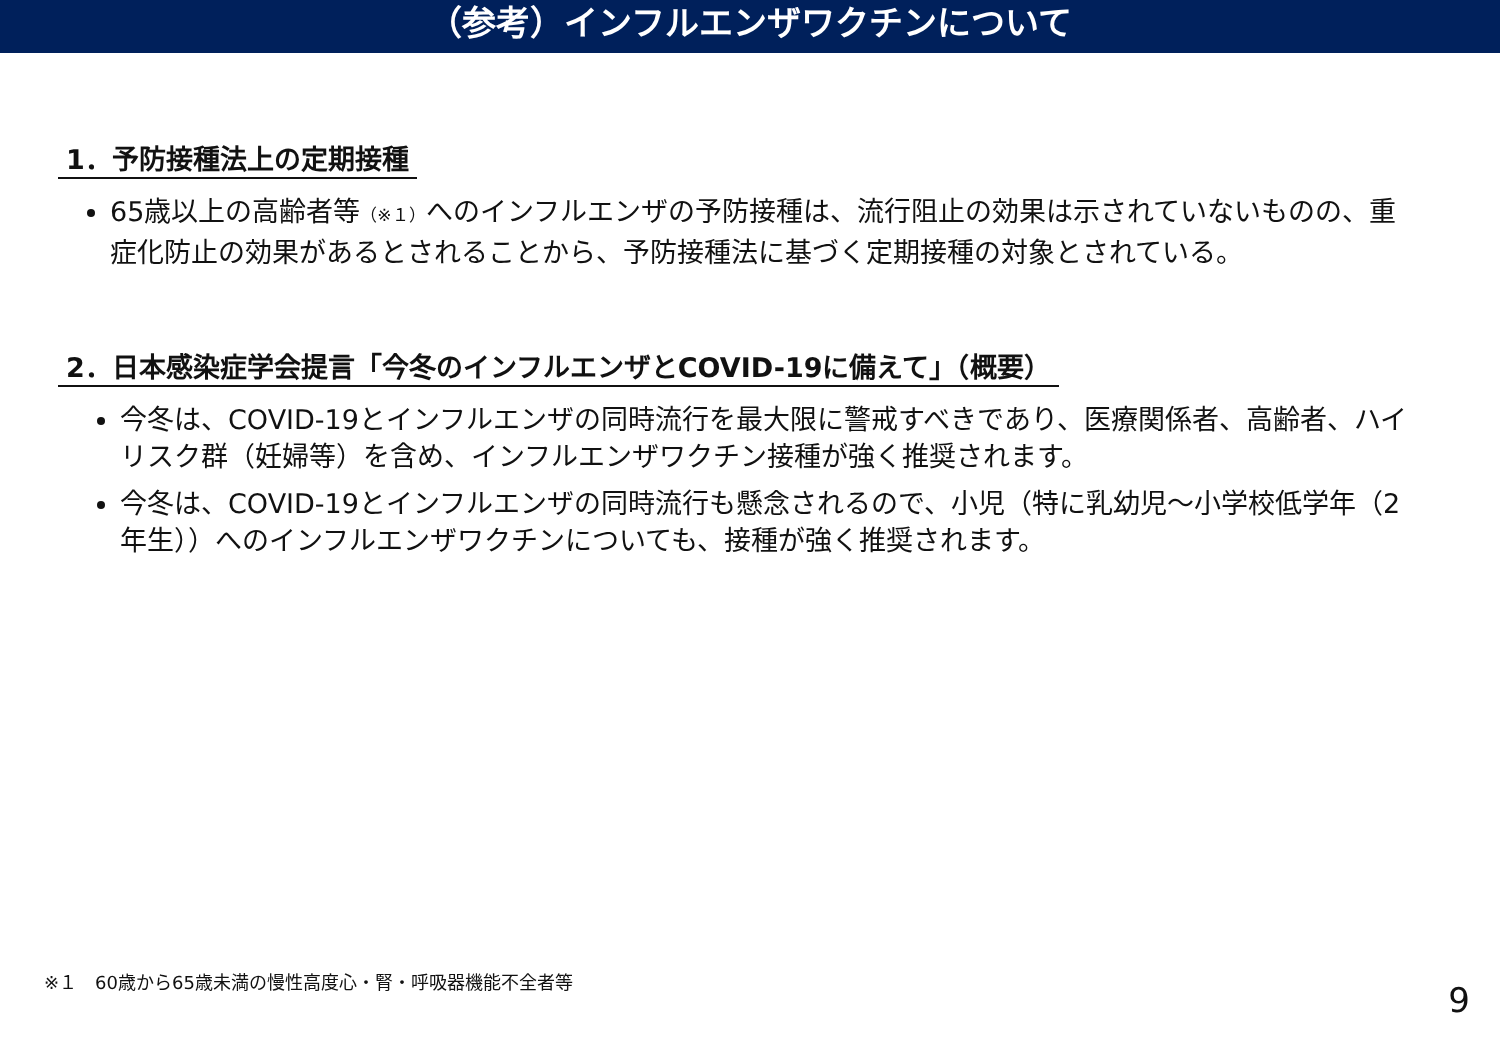（参考）インフルエンザワクチンについて
1．予防接種法上の定期接種
65歳以上の高齢者等（※１）へのインフルエンザの予防接種は、流行阻止の効果は示されていないものの、重症化防止の効果があるとされることから、予防接種法に基づく定期接種の対象とされている。
2．日本感染症学会提言「今冬のインフルエンザとCOVID-19に備えて」（概要）
今冬は、COVID-19とインフルエンザの同時流行を最大限に警戒すべきであり、医療関係者、高齢者、ハイリスク群（妊婦等）を含め、インフルエンザワクチン接種が強く推奨されます。
今冬は、COVID-19とインフルエンザの同時流行も懸念されるので、小児（特に乳幼児～小学校低学年（2年生））へのインフルエンザワクチンについても、接種が強く推奨されます。
※１　60歳から65歳未満の慢性高度心・腎・呼吸器機能不全者等
9